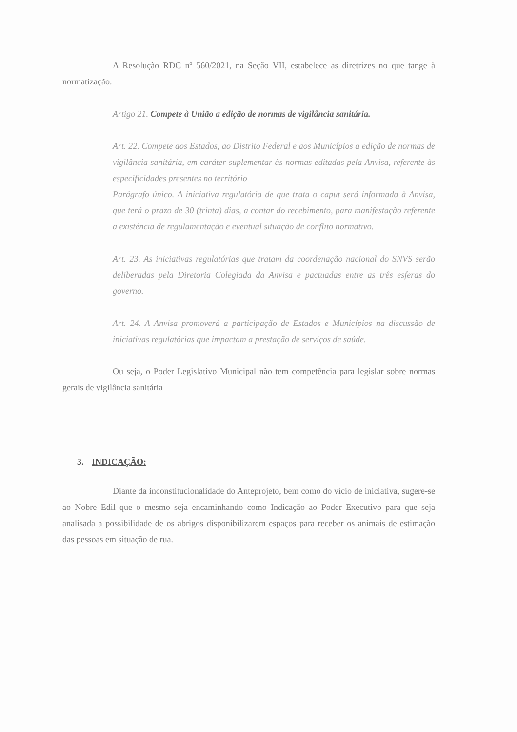A Resolução RDC nº 560/2021, na Seção VII, estabelece as diretrizes no que tange à normatização.
Artigo 21. Compete à União a edição de normas de vigilância sanitária.
Art. 22. Compete aos Estados, ao Distrito Federal e aos Municípios a edição de normas de vigilância sanitária, em caráter suplementar às normas editadas pela Anvisa, referente às especificidades presentes no território
Parágrafo único. A iniciativa regulatória de que trata o caput será informada à Anvisa, que terá o prazo de 30 (trinta) dias, a contar do recebimento, para manifestação referente a existência de regulamentação e eventual situação de conflito normativo.
Art. 23. As iniciativas regulatórias que tratam da coordenação nacional do SNVS serão deliberadas pela Diretoria Colegiada da Anvisa e pactuadas entre as três esferas do governo.
Art. 24. A Anvisa promoverá a participação de Estados e Municípios na discussão de iniciativas regulatórias que impactam a prestação de serviços de saúde.
Ou seja, o Poder Legislativo Municipal não tem competência para legislar sobre normas gerais de vigilância sanitária
3. INDICAÇÃO:
Diante da inconstitucionalidade do Anteprojeto, bem como do vício de iniciativa, sugere-se ao Nobre Edil que o mesmo seja encaminhando como Indicação ao Poder Executivo para que seja analisada a possibilidade de os abrigos disponibilizarem espaços para receber os animais de estimação das pessoas em situação de rua.